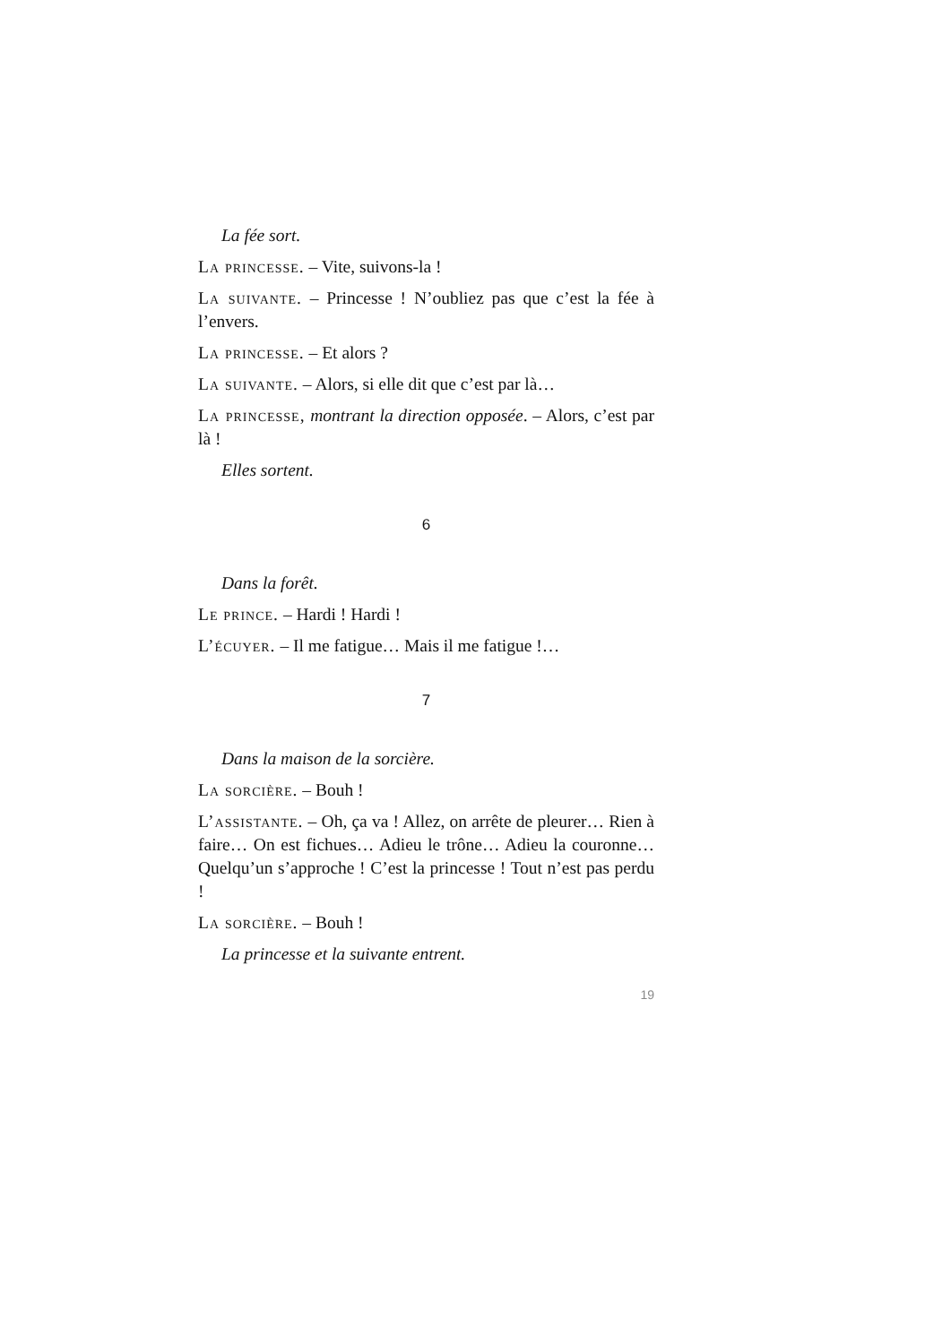La fée sort.
La princesse. – Vite, suivons-la !
La suivante. – Princesse ! N’oubliez pas que c’est la fée à l’envers.
La princesse. – Et alors ?
La suivante. – Alors, si elle dit que c’est par là…
La princesse, montrant la direction opposée. – Alors, c’est par là !
Elles sortent.
6
Dans la forêt.
Le prince. – Hardi ! Hardi !
L’écuyer. – Il me fatigue… Mais il me fatigue !…
7
Dans la maison de la sorcière.
La sorcière. – Bouh !
L’assistante. – Oh, ça va ! Allez, on arrête de pleurer… Rien à faire… On est fichues… Adieu le trône… Adieu la couronne… Quelqu’un s’approche ! C’est la princesse ! Tout n’est pas perdu !
La sorcière. – Bouh !
La princesse et la suivante entrent.
19